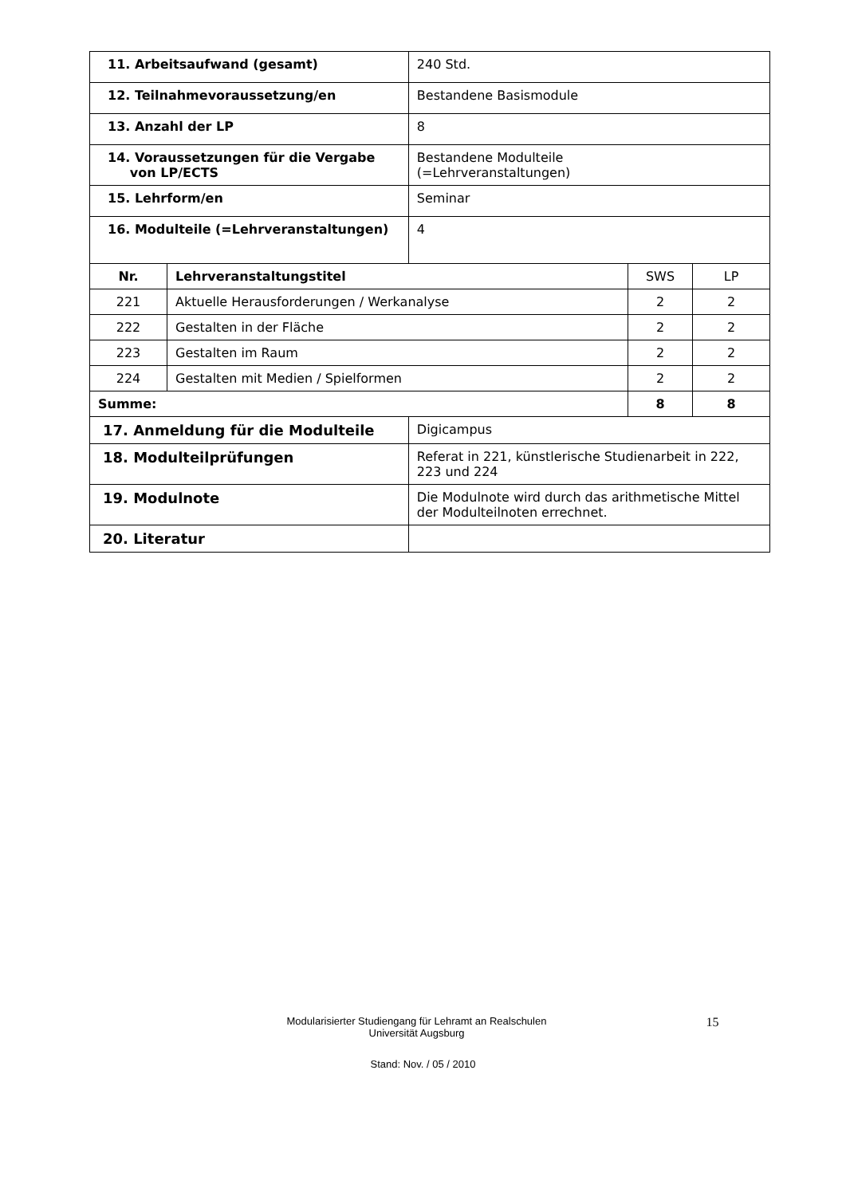| 11. Arbeitsaufwand (gesamt) | | 240 Std. | | |
| 12. Teilnahmevoraussetzung/en | | Bestandene Basismodule | | |
| 13. Anzahl der LP | | 8 | | |
| 14. Voraussetzungen für die Vergabe von LP/ECTS | | Bestandene Modulteile (=Lehrveranstaltungen) | | |
| 15. Lehrform/en | | Seminar | | |
| 16. Modulteile (=Lehrveranstaltungen) | | 4 | | |
| Nr. | Lehrveranstaltungstitel | | SWS | LP |
| 221 | Aktuelle Herausforderungen / Werkanalyse | | 2 | 2 |
| 222 | Gestalten in der Fläche | | 2 | 2 |
| 223 | Gestalten im Raum | | 2 | 2 |
| 224 | Gestalten mit Medien / Spielformen | | 2 | 2 |
| Summe: | | | 8 | 8 |
| 17. Anmeldung für die Modulteile | | Digicampus | | |
| 18. Modulteilprüfungen | | Referat in 221, künstlerische Studienarbeit in 222, 223 und 224 | | |
| 19. Modulnote | | Die Modulnote wird durch das arithmetische Mittel der Modulteilnoten errechnet. | | |
| 20. Literatur | | | | |
Modularisierter Studiengang für Lehramt an Realschulen
Universität Augsburg
15
Stand: Nov. / 05 / 2010